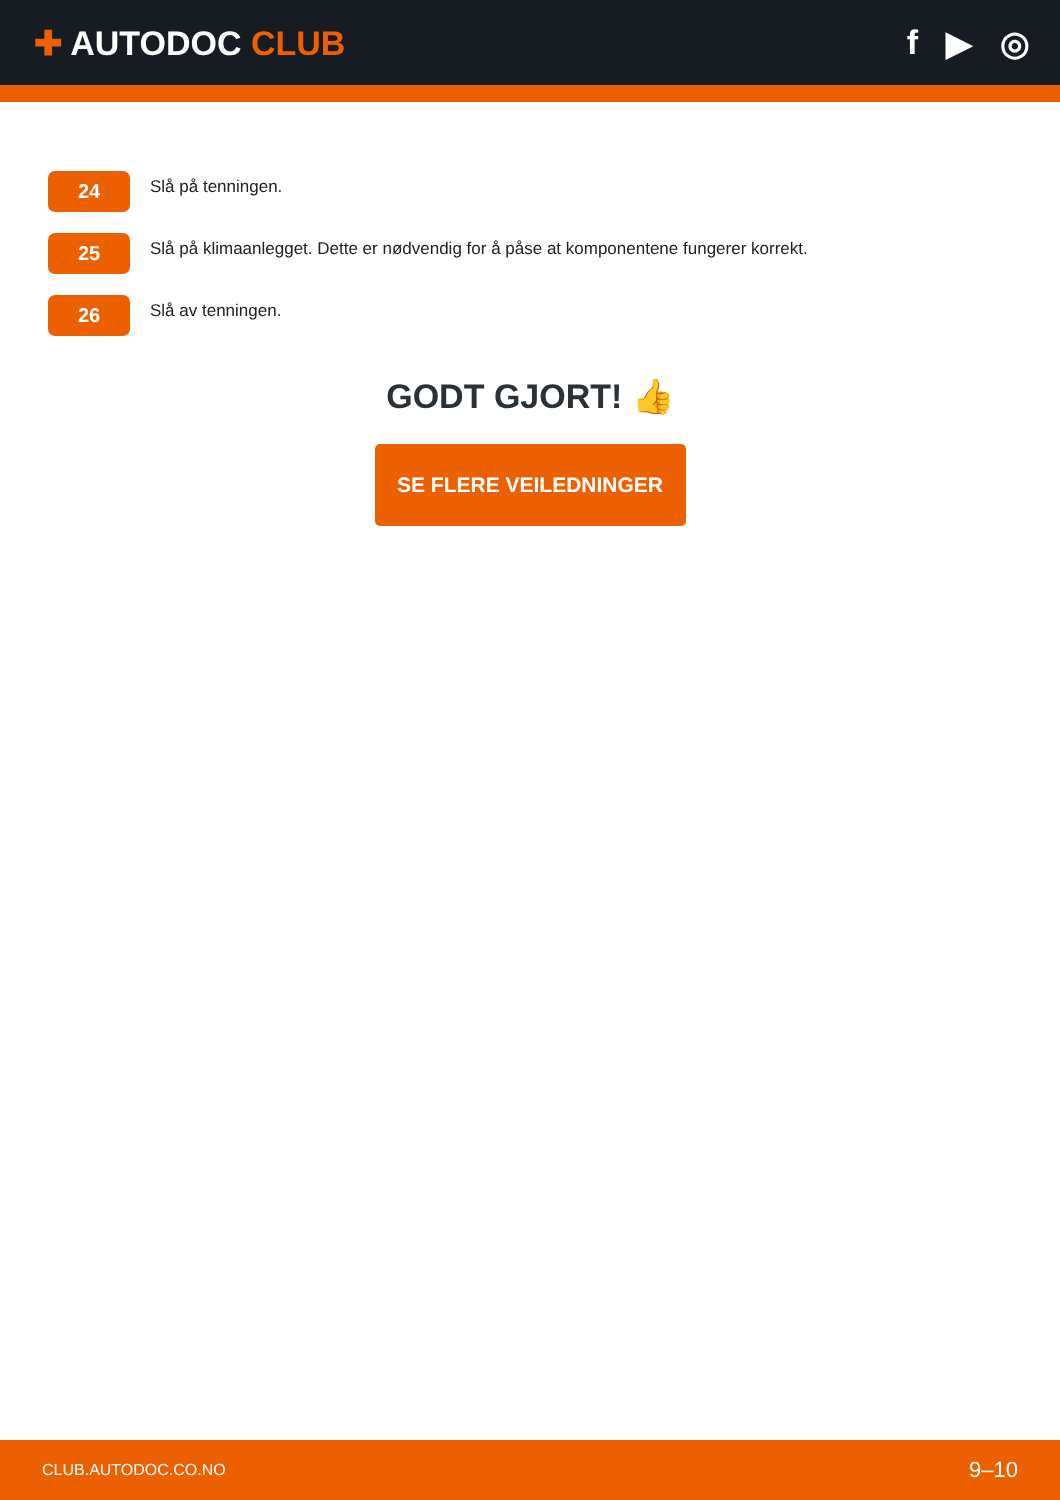✚ AUTODOC CLUB f ▶ ◎
24
Slå på tenningen.
25
Slå på klimaanlegget. Dette er nødvendig for å påse at komponentene fungerer korrekt.
26
Slå av tenningen.
GODT GJORT! 👍
SE FLERE VEILEDNINGER
CLUB.AUTODOC.CO.NO 9–10